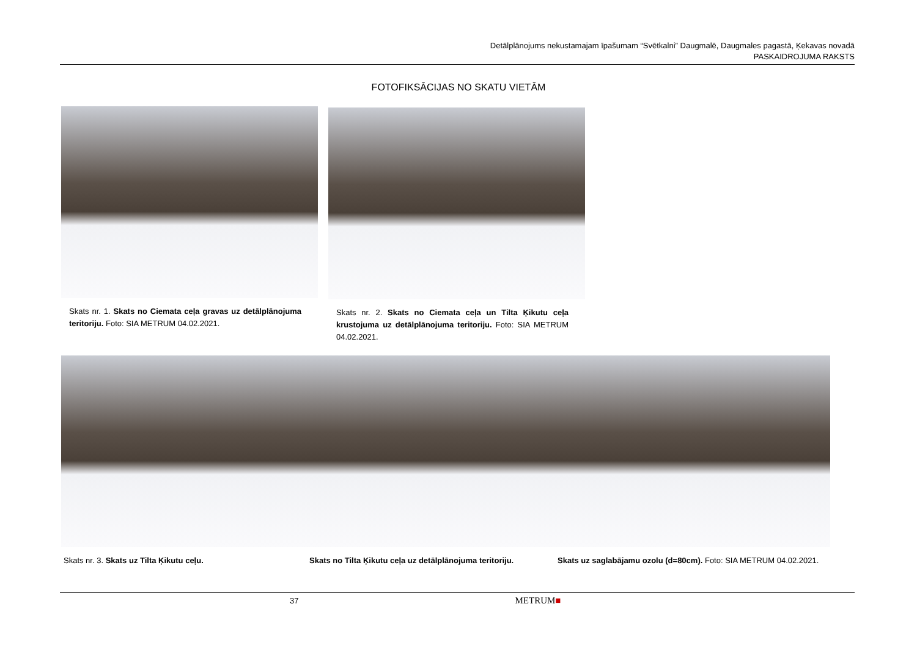Detālplānojums nekustamajam īpašumam “Svētkalni” Daugmalē, Daugmales pagastā, Ķekavas novadā
PASKAIDROJUMA RAKSTS
FOTOFIKSĀCIJAS NO SKATU VIETĀM
Skats nr. 1. Skats no Ciemata ceļa gravas uz detālplānojuma teritoriju. Foto: SIA METRUM 04.02.2021.
Skats nr. 2. Skats no Ciemata ceļa un Tilta Ķikutu ceļa krustojuma uz detālplānojuma teritoriju. Foto: SIA METRUM 04.02.2021.
Skats nr. 3. Skats uz Tilta Ķikutu ceļu. Skats no Tilta Ķikutu ceļa uz detālplānojuma teritoriju. Skats uz saglabājamu ozolu (d=80cm). Foto: SIA METRUM 04.02.2021.
37 METRUM■